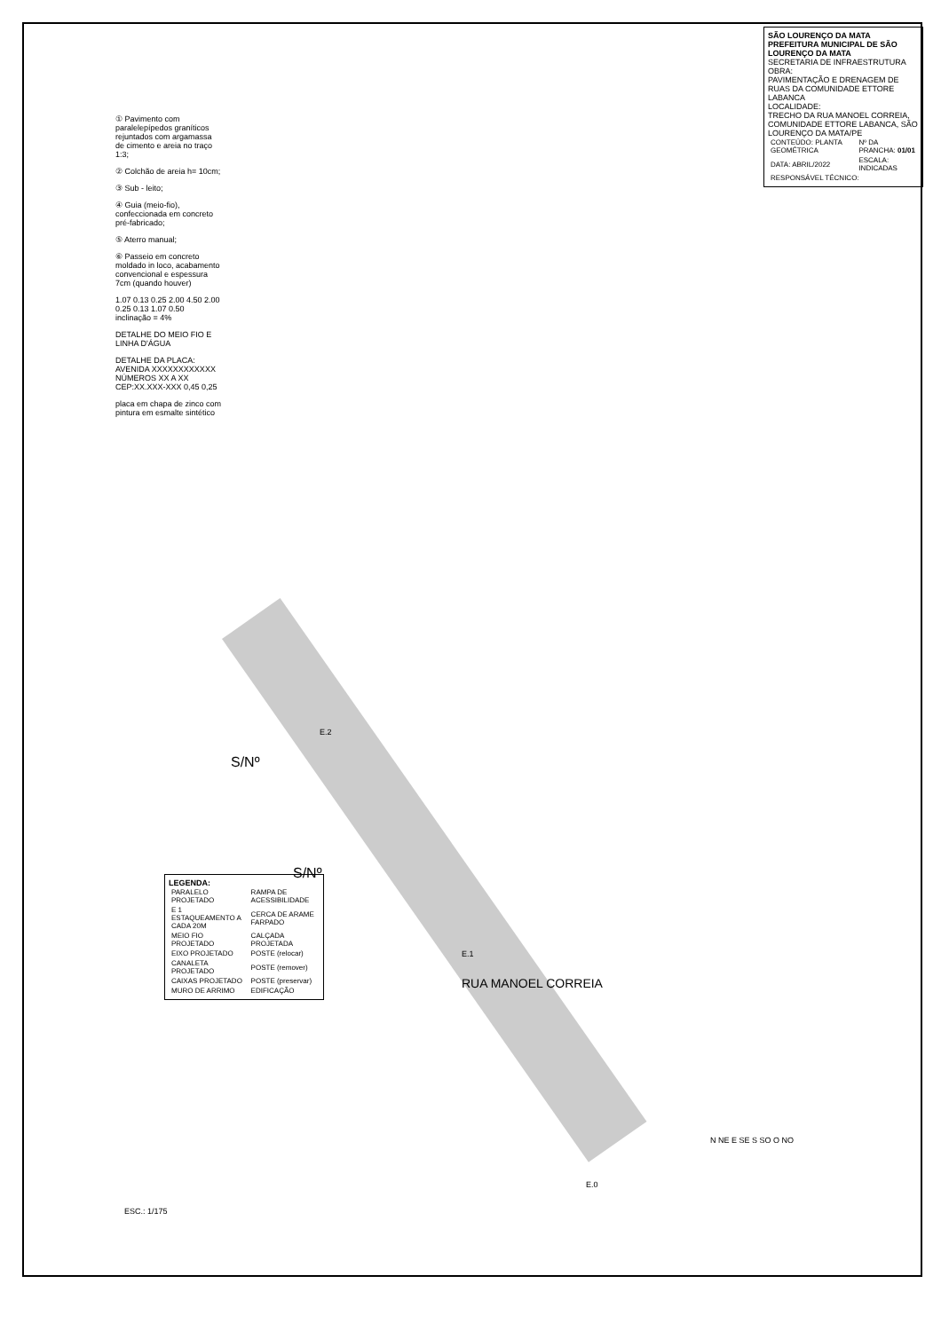① Pavimento com paralelepípedos graníticos rejuntados com argamassa de cimento e areia no traço 1:3;
② Colchão de areia h= 10cm;
③ Sub - leito;
④ Guia (meio-fio), confeccionada em concreto pré-fabricado;
⑤ Aterro manual;
⑥ Passeio em concreto moldado in loco, acabamento convencional e espessura 7cm (quando houver)
1.07 0.13 0.25 2.00 4.50 2.00 0.25 0.13 1.07 0.50 inclinação = 4%
DETALHE DO MEIO FIO E LINHA D'ÁGUA
DETALHE DA PLACA: AVENIDA XXXXXXXXXXXX NÚMEROS XX A XX CEP:XX.XXX-XXX 0,45 0,25
placa em chapa de zinco com pintura em esmalte sintético
S/Nº
S/Nº
RUA MANOEL CORREIA
E.2
E.1
E.0
ESC.: 1/175
N NE E SE S SO O NO
SÃO LOURENÇO DA MATA
PREFEITURA MUNICIPAL DE SÃO LOURENÇO DA MATA
SECRETARIA DE INFRAESTRUTURA
OBRA:
PAVIMENTAÇÃO E DRENAGEM DE RUAS DA COMUNIDADE ETTORE LABANCA
LOCALIDADE:
TRECHO DA RUA MANOEL CORREIA, COMUNIDADE ETTORE LABANCA, SÃO LOURENÇO DA MATA/PE
| CONTEÚDO: PLANTA GEOMÉTRICA | Nº DA PRANCHA: 01/01 |
| DATA: ABRIL/2022 | ESCALA: INDICADAS |
| RESPONSÁVEL TÉCNICO: | |
LEGENDA:
| PARALELO PROJETADO | RAMPA DE ACESSIBILIDADE |
| E 1 ESTAQUEAMENTO A CADA 20M | CERCA DE ARAME FARPADO |
| MEIO FIO PROJETADO | CALÇADA PROJETADA |
| EIXO PROJETADO | POSTE (relocar) |
| CANALETA PROJETADO | POSTE (remover) |
| CAIXAS PROJETADO | POSTE (preservar) |
| MURO DE ARRIMO | EDIFICAÇÃO |